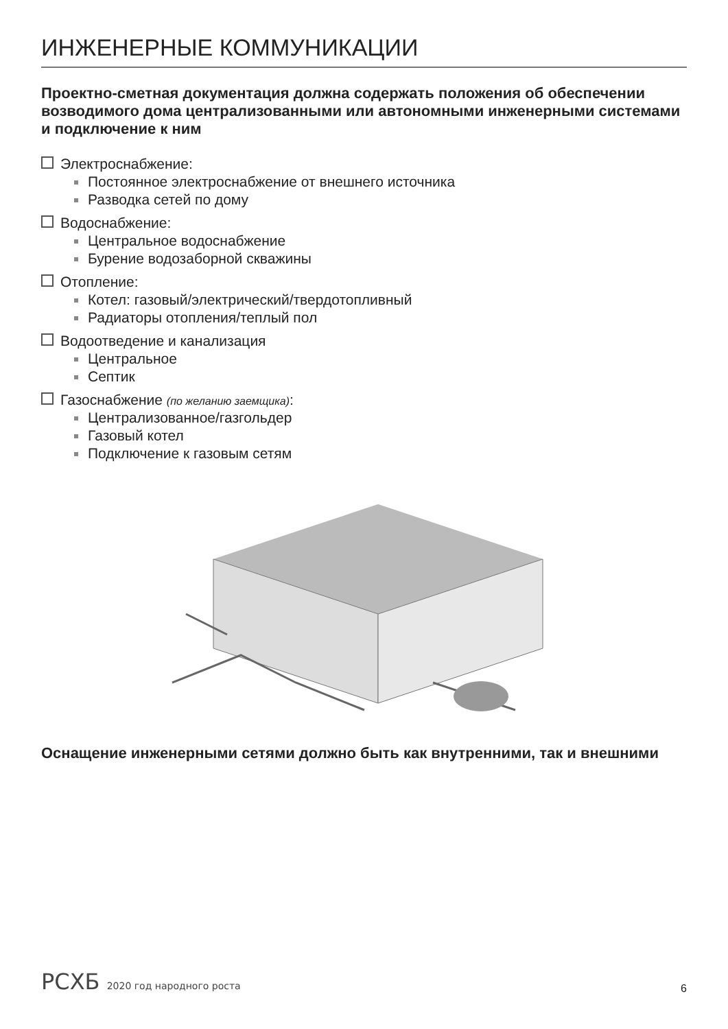ИНЖЕНЕРНЫЕ КОММУНИКАЦИИ
Проектно-сметная документация должна содержать положения об обеспечении возводимого дома централизованными или автономными инженерными системами и подключение к ним
Электроснабжение:
Постоянное электроснабжение от внешнего источника
Разводка сетей по дому
Водоснабжение:
Центральное водоснабжение
Бурение водозаборной скважины
Отопление:
Котел: газовый/электрический/твердотопливный
Радиаторы отопления/теплый пол
Водоотведение и канализация
Центральное
Септик
Газоснабжение (по желанию заемщика):
Централизованное/газгольдер
Газовый котел
Подключение к газовым сетям
Оснащение инженерными сетями должно быть как внутренними, так и внешними
РСХБ 2020 год народного роста
6